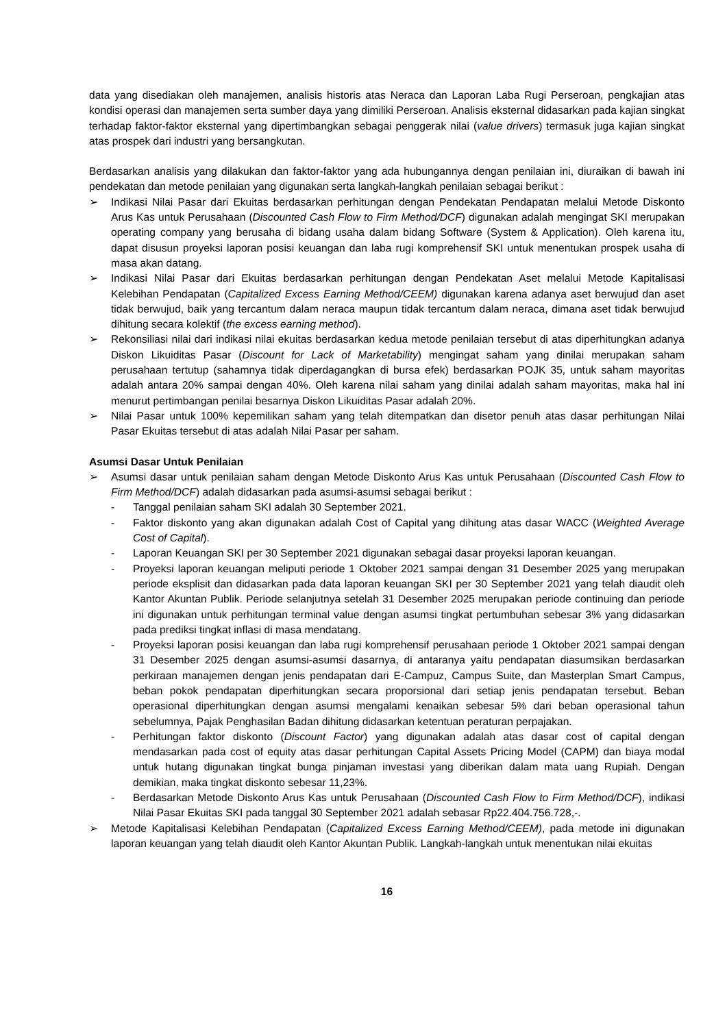data yang disediakan oleh manajemen, analisis historis atas Neraca dan Laporan Laba Rugi Perseroan, pengkajian atas kondisi operasi dan manajemen serta sumber daya yang dimiliki Perseroan. Analisis eksternal didasarkan pada kajian singkat terhadap faktor-faktor eksternal yang dipertimbangkan sebagai penggerak nilai (value drivers) termasuk juga kajian singkat atas prospek dari industri yang bersangkutan.
Berdasarkan analisis yang dilakukan dan faktor-faktor yang ada hubungannya dengan penilaian ini, diuraikan di bawah ini pendekatan dan metode penilaian yang digunakan serta langkah-langkah penilaian sebagai berikut :
➢ Indikasi Nilai Pasar dari Ekuitas berdasarkan perhitungan dengan Pendekatan Pendapatan melalui Metode Diskonto Arus Kas untuk Perusahaan (Discounted Cash Flow to Firm Method/DCF) digunakan adalah mengingat SKI merupakan operating company yang berusaha di bidang usaha dalam bidang Software (System & Application). Oleh karena itu, dapat disusun proyeksi laporan posisi keuangan dan laba rugi komprehensif SKI untuk menentukan prospek usaha di masa akan datang.
➢ Indikasi Nilai Pasar dari Ekuitas berdasarkan perhitungan dengan Pendekatan Aset melalui Metode Kapitalisasi Kelebihan Pendapatan (Capitalized Excess Earning Method/CEEM) digunakan karena adanya aset berwujud dan aset tidak berwujud, baik yang tercantum dalam neraca maupun tidak tercantum dalam neraca, dimana aset tidak berwujud dihitung secara kolektif (the excess earning method).
➢ Rekonsiliasi nilai dari indikasi nilai ekuitas berdasarkan kedua metode penilaian tersebut di atas diperhitungkan adanya Diskon Likuiditas Pasar (Discount for Lack of Marketability) mengingat saham yang dinilai merupakan saham perusahaan tertutup (sahamnya tidak diperdagangkan di bursa efek) berdasarkan POJK 35, untuk saham mayoritas adalah antara 20% sampai dengan 40%. Oleh karena nilai saham yang dinilai adalah saham mayoritas, maka hal ini menurut pertimbangan penilai besarnya Diskon Likuiditas Pasar adalah 20%.
➢ Nilai Pasar untuk 100% kepemilikan saham yang telah ditempatkan dan disetor penuh atas dasar perhitungan Nilai Pasar Ekuitas tersebut di atas adalah Nilai Pasar per saham.
Asumsi Dasar Untuk Penilaian
➢ Asumsi dasar untuk penilaian saham dengan Metode Diskonto Arus Kas untuk Perusahaan (Discounted Cash Flow to Firm Method/DCF) adalah didasarkan pada asumsi-asumsi sebagai berikut :
- Tanggal penilaian saham SKI adalah 30 September 2021.
- Faktor diskonto yang akan digunakan adalah Cost of Capital yang dihitung atas dasar WACC (Weighted Average Cost of Capital).
- Laporan Keuangan SKI per 30 September 2021 digunakan sebagai dasar proyeksi laporan keuangan.
- Proyeksi laporan keuangan meliputi periode 1 Oktober 2021 sampai dengan 31 Desember 2025 yang merupakan periode eksplisit dan didasarkan pada data laporan keuangan SKI per 30 September 2021 yang telah diaudit oleh Kantor Akuntan Publik. Periode selanjutnya setelah 31 Desember 2025 merupakan periode continuing dan periode ini digunakan untuk perhitungan terminal value dengan asumsi tingkat pertumbuhan sebesar 3% yang didasarkan pada prediksi tingkat inflasi di masa mendatang.
- Proyeksi laporan posisi keuangan dan laba rugi komprehensif perusahaan periode 1 Oktober 2021 sampai dengan 31 Desember 2025 dengan asumsi-asumsi dasarnya, di antaranya yaitu pendapatan diasumsikan berdasarkan perkiraan manajemen dengan jenis pendapatan dari E-Campuz, Campus Suite, dan Masterplan Smart Campus, beban pokok pendapatan diperhitungkan secara proporsional dari setiap jenis pendapatan tersebut. Beban operasional diperhitungkan dengan asumsi mengalami kenaikan sebesar 5% dari beban operasional tahun sebelumnya, Pajak Penghasilan Badan dihitung didasarkan ketentuan peraturan perpajakan.
- Perhitungan faktor diskonto (Discount Factor) yang digunakan adalah atas dasar cost of capital dengan mendasarkan pada cost of equity atas dasar perhitungan Capital Assets Pricing Model (CAPM) dan biaya modal untuk hutang digunakan tingkat bunga pinjaman investasi yang diberikan dalam mata uang Rupiah. Dengan demikian, maka tingkat diskonto sebesar 11,23%.
- Berdasarkan Metode Diskonto Arus Kas untuk Perusahaan (Discounted Cash Flow to Firm Method/DCF), indikasi Nilai Pasar Ekuitas SKI pada tanggal 30 September 2021 adalah sebasar Rp22.404.756.728,-.
➢ Metode Kapitalisasi Kelebihan Pendapatan (Capitalized Excess Earning Method/CEEM), pada metode ini digunakan laporan keuangan yang telah diaudit oleh Kantor Akuntan Publik. Langkah-langkah untuk menentukan nilai ekuitas
16